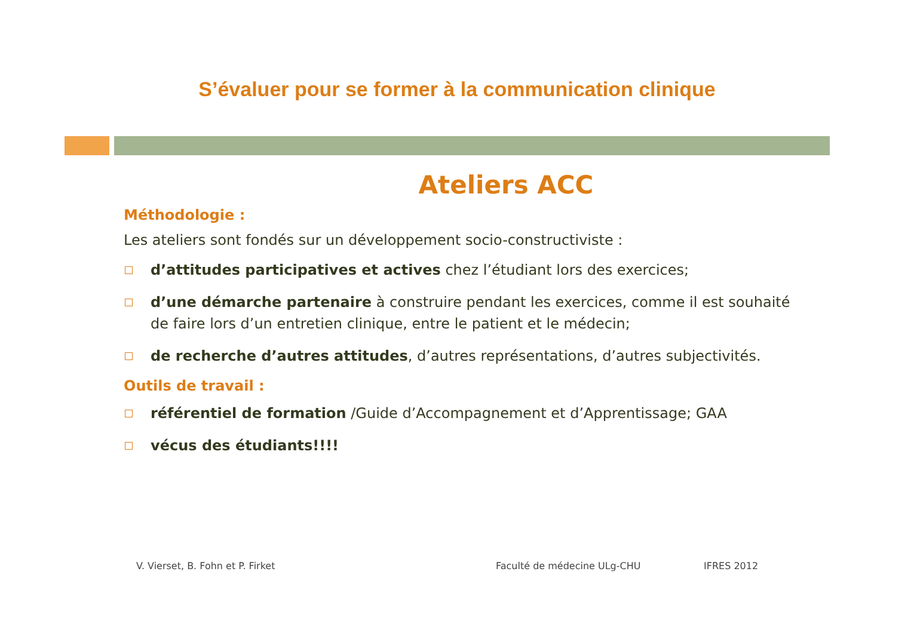S’évaluer pour se former à la communication clinique
Ateliers ACC
Méthodologie :
Les ateliers sont fondés sur un développement socio-constructiviste :
d’attitudes participatives et actives chez l’étudiant lors des exercices;
d’une démarche partenaire à construire pendant les exercices, comme il est souhaité de faire lors d’un entretien clinique, entre le patient et le médecin;
de recherche d’autres attitudes, d’autres représentations, d’autres subjectivités.
Outils de travail :
référentiel de formation /Guide d’Accompagnement et d’Apprentissage; GAA
vécus des étudiants!!!!
V. Vierset, B. Fohn et P. Firket
Faculté de médecine ULg-CHU IFRES 2012